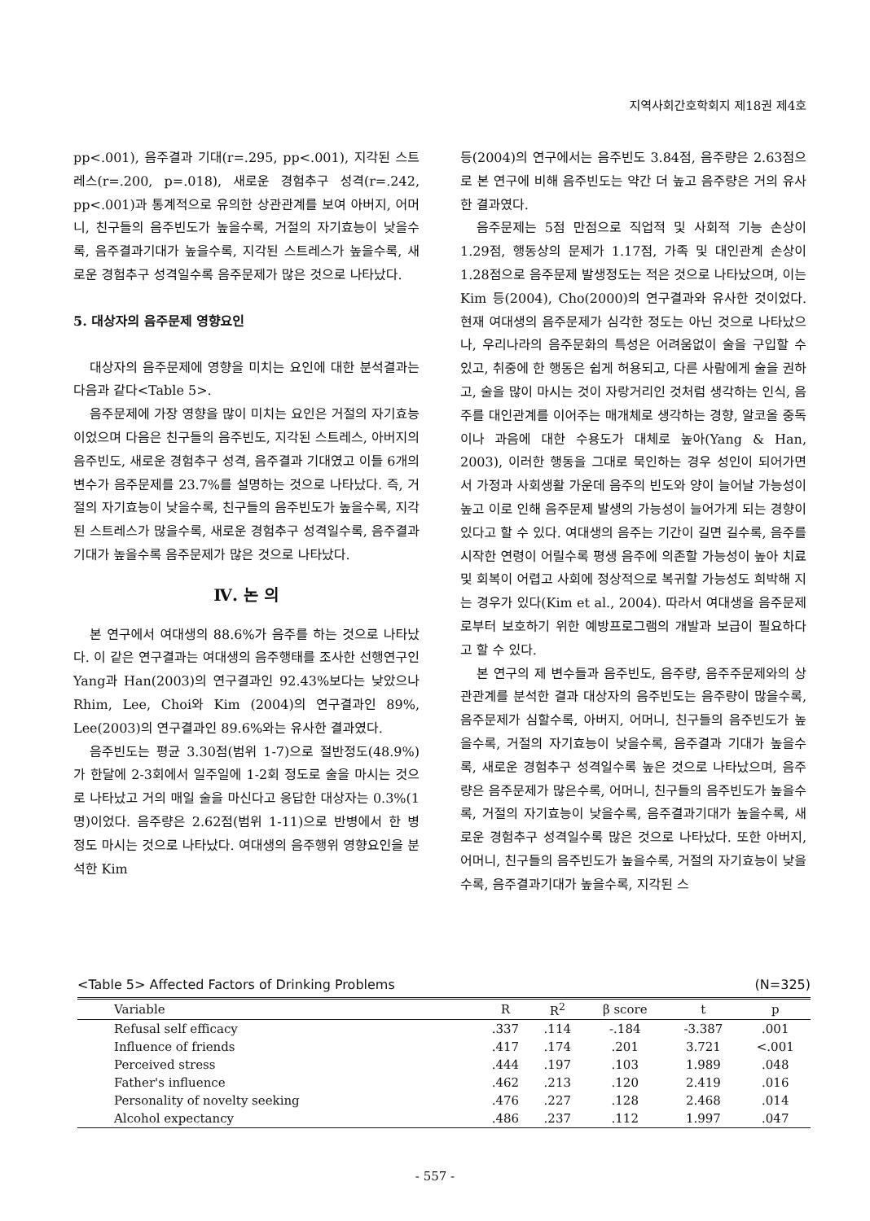지역사회간호학회지 제18권 제4호
pp<.001), 음주결과 기대(r=.295, pp<.001), 지각된 스트레스(r=.200, p=.018), 새로운 경험추구 성격(r=.242, pp<.001)과 통계적으로 유의한 상관관계를 보여 아버지, 어머니, 친구들의 음주빈도가 높을수록, 거절의 자기효능이 낮을수록, 음주결과기대가 높을수록, 지각된 스트레스가 높을수록, 새로운 경험추구 성격일수록 음주문제가 많은 것으로 나타났다.
5. 대상자의 음주문제 영향요인
대상자의 음주문제에 영향을 미치는 요인에 대한 분석결과는 다음과 같다<Table 5>.
음주문제에 가장 영향을 많이 미치는 요인은 거절의 자기효능이었으며 다음은 친구들의 음주빈도, 지각된 스트레스, 아버지의 음주빈도, 새로운 경험추구 성격, 음주결과 기대였고 이들 6개의 변수가 음주문제를 23.7%를 설명하는 것으로 나타났다. 즉, 거절의 자기효능이 낮을수록, 친구들의 음주빈도가 높을수록, 지각된 스트레스가 많을수록, 새로운 경험추구 성격일수록, 음주결과 기대가 높을수록 음주문제가 많은 것으로 나타났다.
Ⅳ. 논 의
본 연구에서 여대생의 88.6%가 음주를 하는 것으로 나타났다. 이 같은 연구결과는 여대생의 음주행태를 조사한 선행연구인 Yang과 Han(2003)의 연구결과인 92.43%보다는 낮았으나 Rhim, Lee, Choi와 Kim (2004)의 연구결과인 89%, Lee(2003)의 연구결과인 89.6%와는 유사한 결과였다.
음주빈도는 평균 3.30점(범위 1-7)으로 절반정도(48.9%)가 한달에 2-3회에서 일주일에 1-2회 정도로 술을 마시는 것으로 나타났고 거의 매일 술을 마신다고 응답한 대상자는 0.3%(1명)이었다. 음주량은 2.62점(범위 1-11)으로 반병에서 한 병 정도 마시는 것으로 나타났다. 여대생의 음주행위 영향요인을 분석한 Kim
등(2004)의 연구에서는 음주빈도 3.84점, 음주량은 2.63점으로 본 연구에 비해 음주빈도는 약간 더 높고 음주량은 거의 유사한 결과였다.
음주문제는 5점 만점으로 직업적 및 사회적 기능 손상이 1.29점, 행동상의 문제가 1.17점, 가족 및 대인관계 손상이 1.28점으로 음주문제 발생정도는 적은 것으로 나타났으며, 이는 Kim 등(2004), Cho(2000)의 연구결과와 유사한 것이었다. 현재 여대생의 음주문제가 심각한 정도는 아닌 것으로 나타났으나, 우리나라의 음주문화의 특성은 어려움없이 술을 구입할 수 있고, 취중에 한 행동은 쉽게 허용되고, 다른 사람에게 술을 권하고, 술을 많이 마시는 것이 자랑거리인 것처럼 생각하는 인식, 음주를 대인관계를 이어주는 매개체로 생각하는 경향, 알코올 중독이나 과음에 대한 수용도가 대체로 높아(Yang & Han, 2003), 이러한 행동을 그대로 묵인하는 경우 성인이 되어가면서 가정과 사회생활 가운데 음주의 빈도와 양이 늘어날 가능성이 높고 이로 인해 음주문제 발생의 가능성이 늘어가게 되는 경향이 있다고 할 수 있다. 여대생의 음주는 기간이 길면 길수록, 음주를 시작한 연령이 어릴수록 평생 음주에 의존할 가능성이 높아 치료 및 회복이 어렵고 사회에 정상적으로 복귀할 가능성도 희박해 지는 경우가 있다(Kim et al., 2004). 따라서 여대생을 음주문제로부터 보호하기 위한 예방프로그램의 개발과 보급이 필요하다고 할 수 있다.
본 연구의 제 변수들과 음주빈도, 음주량, 음주주문제와의 상관관계를 분석한 결과 대상자의 음주빈도는 음주량이 많을수록, 음주문제가 심할수록, 아버지, 어머니, 친구들의 음주빈도가 높을수록, 거절의 자기효능이 낮을수록, 음주결과 기대가 높을수록, 새로운 경험추구 성격일수록 높은 것으로 나타났으며, 음주량은 음주문제가 많은수록, 어머니, 친구들의 음주빈도가 높을수록, 거절의 자기효능이 낮을수록, 음주결과기대가 높을수록, 새로운 경험추구 성격일수록 많은 것으로 나타났다. 또한 아버지, 어머니, 친구들의 음주빈도가 높을수록, 거절의 자기효능이 낮을수록, 음주결과기대가 높을수록, 지각된 스
<Table 5> Affected Factors of Drinking Problems (N=325)
| Variable | R | R<sup>2</sup> | β score | t | p |
| --- | --- | --- | --- | --- | --- |
| Refusal self efficacy | .337 | .114 | -.184 | -3.387 | .001 |
| Influence of friends | .417 | .174 | .201 | 3.721 | <.001 |
| Perceived stress | .444 | .197 | .103 | 1.989 | .048 |
| Father's influence | .462 | .213 | .120 | 2.419 | .016 |
| Personality of novelty seeking | .476 | .227 | .128 | 2.468 | .014 |
| Alcohol expectancy | .486 | .237 | .112 | 1.997 | .047 |
- 557 -